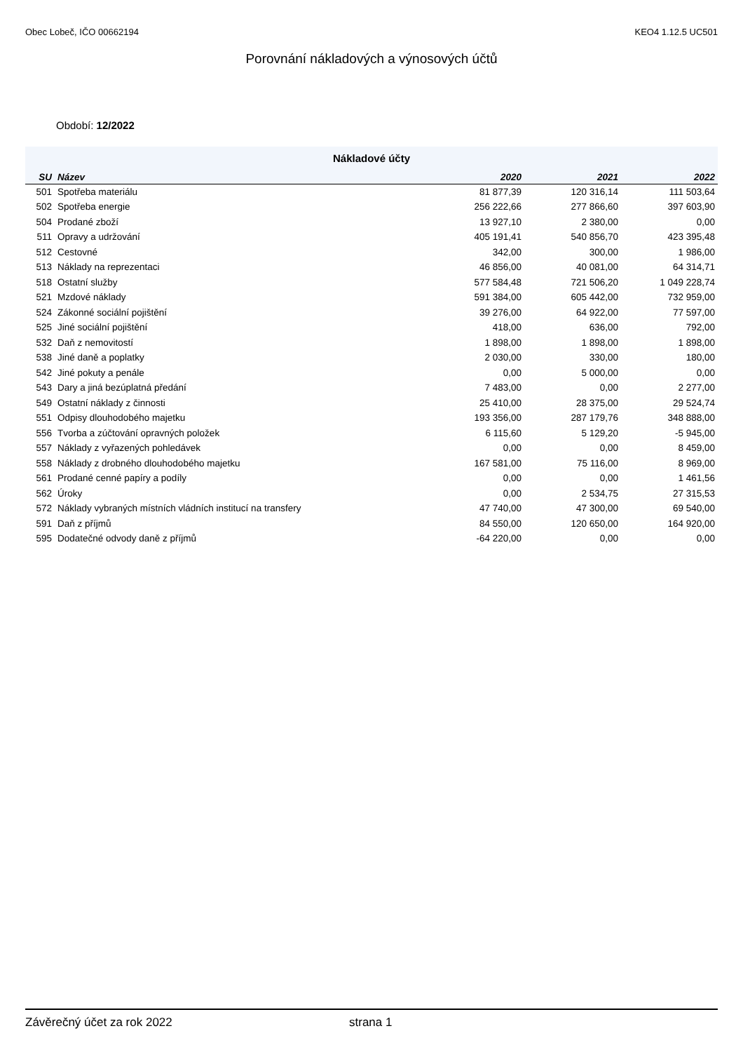Obec Lobeč, IČO 00662194 KEO4 1.12.5 UC501
Porovnání nákladových a výnosových účtů
Období: 12/2022
| Nákladové účty | | | | |
| SU | Název | 2020 | 2021 | 2022 |
| 501 | Spotřeba materiálu | 81 877,39 | 120 316,14 | 111 503,64 |
| 502 | Spotřeba energie | 256 222,66 | 277 866,60 | 397 603,90 |
| 504 | Prodané zboží | 13 927,10 | 2 380,00 | 0,00 |
| 511 | Opravy a udržování | 405 191,41 | 540 856,70 | 423 395,48 |
| 512 | Cestovné | 342,00 | 300,00 | 1 986,00 |
| 513 | Náklady na reprezentaci | 46 856,00 | 40 081,00 | 64 314,71 |
| 518 | Ostatní služby | 577 584,48 | 721 506,20 | 1 049 228,74 |
| 521 | Mzdové náklady | 591 384,00 | 605 442,00 | 732 959,00 |
| 524 | Zákonné sociální pojištění | 39 276,00 | 64 922,00 | 77 597,00 |
| 525 | Jiné sociální pojištění | 418,00 | 636,00 | 792,00 |
| 532 | Daň z nemovitostí | 1 898,00 | 1 898,00 | 1 898,00 |
| 538 | Jiné daně a poplatky | 2 030,00 | 330,00 | 180,00 |
| 542 | Jiné pokuty a penále | 0,00 | 5 000,00 | 0,00 |
| 543 | Dary a jiná bezúplatná předání | 7 483,00 | 0,00 | 2 277,00 |
| 549 | Ostatní náklady z činnosti | 25 410,00 | 28 375,00 | 29 524,74 |
| 551 | Odpisy dlouhodobého majetku | 193 356,00 | 287 179,76 | 348 888,00 |
| 556 | Tvorba a zúčtování opravných položek | 6 115,60 | 5 129,20 | -5 945,00 |
| 557 | Náklady z vyřazených pohledávek | 0,00 | 0,00 | 8 459,00 |
| 558 | Náklady z drobného dlouhodobého majetku | 167 581,00 | 75 116,00 | 8 969,00 |
| 561 | Prodané cenné papíry a podíly | 0,00 | 0,00 | 1 461,56 |
| 562 | Úroky | 0,00 | 2 534,75 | 27 315,53 |
| 572 | Náklady vybraných místních vládních institucí na transfery | 47 740,00 | 47 300,00 | 69 540,00 |
| 591 | Daň z příjmů | 84 550,00 | 120 650,00 | 164 920,00 |
| 595 | Dodatečné odvody daně z příjmů | -64 220,00 | 0,00 | 0,00 |
Závěrečný účet za rok 2022 strana 1